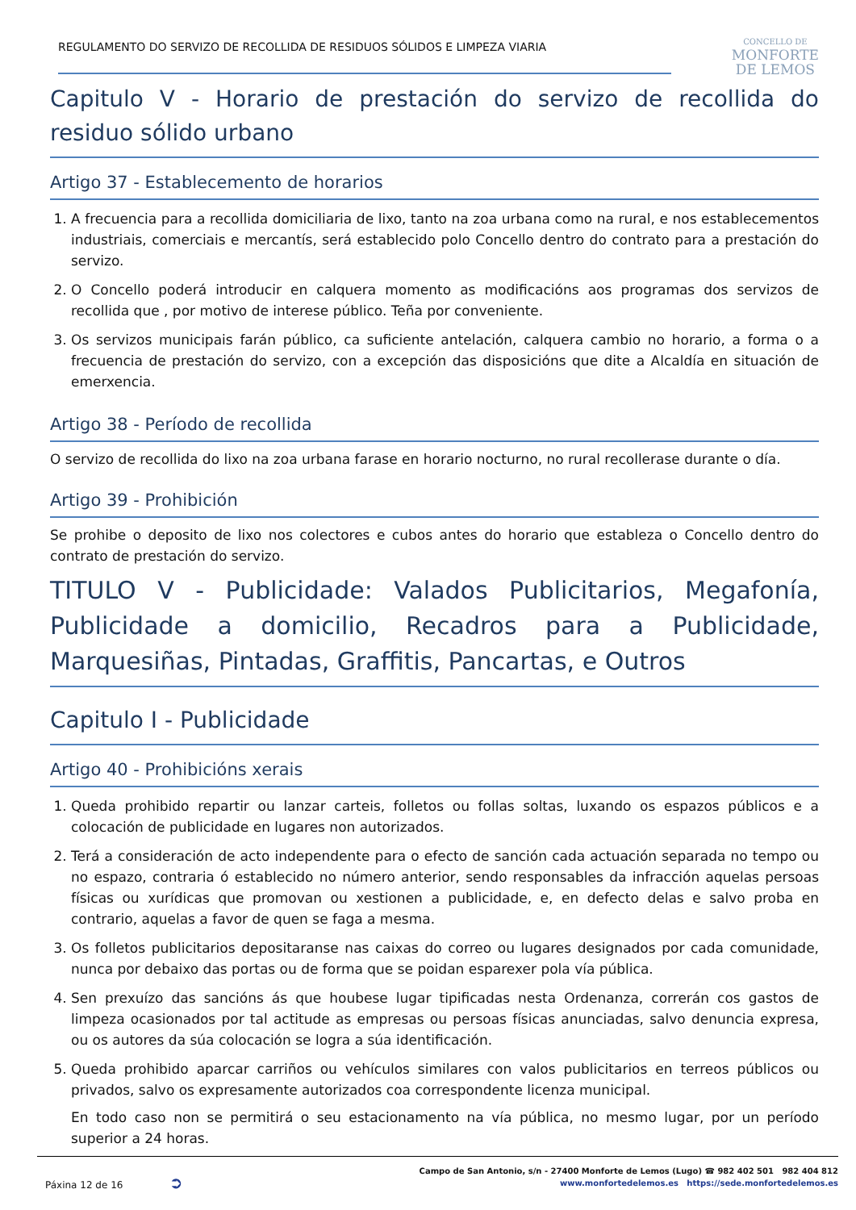REGULAMENTO DO SERVIZO DE RECOLLIDA DE RESIDUOS SÓLIDOS E LIMPEZA VIARIA
CONCELLO DE
MONFORTE
DE LEMOS
Capitulo V - Horario de prestación do servizo de recollida do residuo sólido urbano
Artigo 37 - Establecemento de horarios
1. A frecuencia para a recollida domiciliaria de lixo, tanto na zoa urbana como na rural, e nos establecementos industriais, comerciais e mercantís, será establecido polo Concello dentro do contrato para a prestación do servizo.
2. O Concello poderá introducir en calquera momento as modificacións aos programas dos servizos de recollida que , por motivo de interese público. Teña por conveniente.
3. Os servizos municipais farán público, ca suficiente antelación, calquera cambio no horario, a forma o a frecuencia de prestación do servizo, con a excepción das disposicións que dite a Alcaldía en situación de emerxencia.
Artigo 38 - Período de recollida
O servizo de recollida do lixo na zoa urbana farase en horario nocturno, no rural recollerase durante o día.
Artigo 39 - Prohibición
Se prohibe o deposito de lixo nos colectores e cubos antes do horario que estableza o Concello dentro do contrato de prestación do servizo.
TITULO V - Publicidade: Valados Publicitarios, Megafonía, Publicidade a domicilio, Recadros para a Publicidade, Marquesiñas, Pintadas, Graffitis, Pancartas, e Outros
Capitulo I - Publicidade
Artigo 40 - Prohibicións xerais
1. Queda prohibido repartir ou lanzar carteis, folletos ou follas soltas, luxando os espazos públicos e a colocación de publicidade en lugares non autorizados.
2. Terá a consideración de acto independente para o efecto de sanción cada actuación separada no tempo ou no espazo, contraria ó establecido no número anterior, sendo responsables da infracción aquelas persoas físicas ou xurídicas que promovan ou xestionen a publicidade, e, en defecto delas e salvo proba en contrario, aquelas a favor de quen se faga a mesma.
3. Os folletos publicitarios depositaranse nas caixas do correo ou lugares designados por cada comunidade, nunca por debaixo das portas ou de forma que se poidan esparexer pola vía pública.
4. Sen prexuízo das sancións ás que houbese lugar tipificadas nesta Ordenanza, correrán cos gastos de limpeza ocasionados por tal actitude as empresas ou persoas físicas anunciadas, salvo denuncia expresa, ou os autores da súa colocación se logra a súa identificación.
5. Queda prohibido aparcar carriños ou vehículos similares con valos publicitarios en terreos públicos ou privados, salvo os expresamente autorizados coa correspondente licenza municipal.
En todo caso non se permitirá o seu estacionamento na vía pública, no mesmo lugar, por un período superior a 24 horas.
Páxina 12 de 16 ➲
Campo de San Antonio, s/n - 27400 Monforte de Lemos (Lugo) ☎ 982 402 501 982 404 812
www.monfortedelemos.es https://sede.monfortedelemos.es